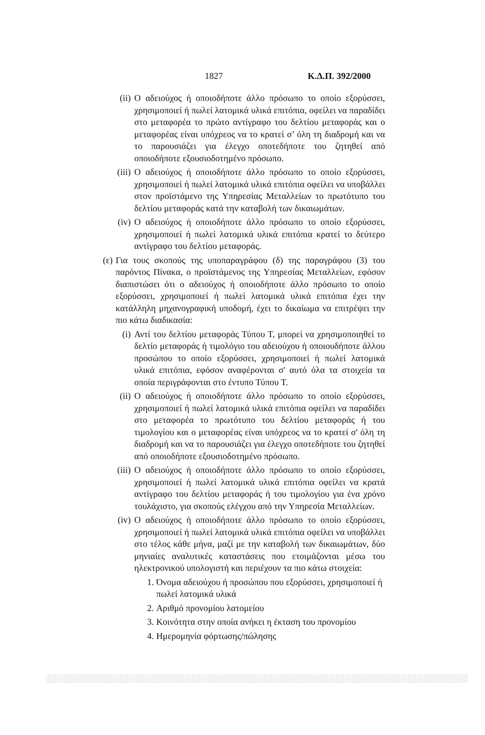1827 Κ.Δ.Π. 392/2000
(ii) Ο αδειούχος ή οποιοδήποτε άλλο πρόσωπο το οποίο εξορύσσει, χρησιμοποιεί ή πωλεί λατομικά υλικά επιτόπια, οφείλει να παραδίδει στο μεταφορέα το πρώτο αντίγραφο του δελτίου μεταφοράς και ο μεταφορέας είναι υπόχρεος να το κρατεί σ’ όλη τη διαδρομή και να το παρουσιάζει για έλεγχο οποτεδήποτε του ζητηθεί από οποιοδήποτε εξουσιοδοτημένο πρόσωπο.
(iii) Ο αδειούχος ή οποιοδήποτε άλλο πρόσωπο το οποίο εξορύσσει, χρησιμοποιεί ή πωλεί λατομικά υλικά επιτόπια οφείλει να υποβάλλει στον προϊστάμενο της Υπηρεσίας Μεταλλείων το πρωτότυπο του δελτίου μεταφοράς κατά την καταβολή των δικαιωμάτων.
(iv) Ο αδειούχος ή οποιοδήποτε άλλο πρόσωπο το οποίο εξορύσσει, χρησιμοποιεί ή πωλεί λατομικά υλικά επιτόπια κρατεί το δεύτερο αντίγραφο του δελτίου μεταφοράς.
(ε) Για τους σκοπούς της υποπαραγράφου (δ) της παραγράφου (3) του παρόντος Πίνακα, ο προϊστάμενος της Υπηρεσίας Μεταλλείων, εφόσον διαπιστώσει ότι ο αδειούχος ή οποιοδήποτε άλλο πρόσωπο το οποίο εξορύσσει, χρησιμοποιεί ή πωλεί λατομικά υλικά επιτόπια έχει την κατάλληλη μηχανογραφική υποδομή, έχει το δικαίωμα να επιτρέψει την πιο κάτω διαδικασία:
(i) Αντί του δελτίου μεταφοράς Τύπου Τ, μπορεί να χρησιμοποιηθεί το δελτίο μεταφοράς ή τιμολόγιο του αδειούχου ή οποιουδήποτε άλλου προσώπου το οποίο εξορύσσει, χρησιμοποιεί ή πωλεί λατομικά υλικά επιτόπια, εφόσον αναφέρονται σ' αυτό όλα τα στοιχεία τα οποία περιγράφονται στο έντυπο Τύπου Τ.
(ii)
Ο αδειούχος ή οποιοδήποτε άλλο πρόσωπο το οποίο εξορύσσει, χρησιμοποιεί ή πωλεί λατομικά υλικά επιτόπια οφείλει να παραδίδει στο μεταφορέα το πρωτότυπο του δελτίου μεταφοράς ή του τιμολογίου και ο μεταφορέας είναι υπόχρεος να το κρατεί σ' όλη τη διαδρομή και να το παρουσιάζει για έλεγχο οποτεδήποτε του ζητηθεί από οποιοδήποτε εξουσιοδοτημένο πρόσωπο.
(iii)
Ο αδειούχος ή οποιοδήποτε άλλο πρόσωπο το οποίο εξορύσσει, χρησιμοποιεί ή πωλεί λατομικά υλικά επιτόπια οφείλει να κρατά αντίγραφο του δελτίου μεταφοράς ή του τιμολογίου για ένα χρόνο τουλάχιστο, για σκοπούς ελέγχου από την Υπηρεσία Μεταλλείων.
(iv)
Ο αδειούχος ή οποιοδήποτε άλλο πρόσωπο το οποίο εξορύσσει, χρησιμοποιεί ή πωλεί λατομικά υλικά επιτόπια οφείλει να υποβάλλει στο τέλος κάθε μήνα, μαζί με την καταβολή των δικαιωμάτων, δύο μηνιαίες αναλυτικές καταστάσεις που ετοιμάζονται μέσω του ηλεκτρονικού υπολογιστή και περιέχουν τα πιο κάτω στοιχεία:
1.
Όνομα αδειούχου ή προσώπου που εξορύσσει, χρησιμοποιεί ή πωλεί λατομικά υλικά
2.
Αριθμό προνομίου λατομείου
3.
Κοινότητα στην οποία ανήκει η έκταση του προνομίου
4.
Ημερομηνία φόρτωσης/πώλησης